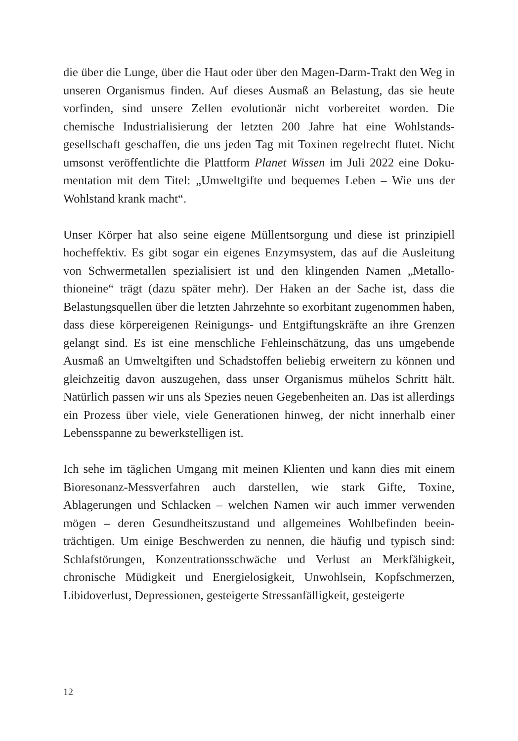die über die Lunge, über die Haut oder über den Magen-Darm-Trakt den Weg in unseren Organismus finden. Auf dieses Ausmaß an Belastung, das sie heute vorfinden, sind unsere Zellen evolutionär nicht vorbereitet worden. Die chemische Industrialisierung der letzten 200 Jahre hat eine Wohlstands­gesellschaft geschaffen, die uns jeden Tag mit Toxinen regelrecht flutet. Nicht umsonst veröffentlichte die Plattform Planet Wissen im Juli 2022 eine Doku­mentation mit dem Titel: „Umweltgifte und bequemes Leben – Wie uns der Wohlstand krank macht“.
Unser Körper hat also seine eigene Müllentsorgung und diese ist prinzipiell hocheffektiv. Es gibt sogar ein eigenes Enzymsystem, das auf die Ausleitung von Schwermetallen spezialisiert ist und den klingenden Namen „Metallo­thioneine“ trägt (dazu später mehr). Der Haken an der Sache ist, dass die Belastungsquellen über die letzten Jahrzehnte so exorbitant zugenommen haben, dass diese körpereigenen Reinigungs- und Entgiftungskräfte an ihre Grenzen gelangt sind. Es ist eine menschliche Fehleinschätzung, das uns umgebende Ausmaß an Umweltgiften und Schadstoffen beliebig erweitern zu können und gleichzeitig davon auszugehen, dass unser Organismus mühelos Schritt hält. Natürlich passen wir uns als Spezies neuen Gegebenheiten an. Das ist allerdings ein Prozess über viele, viele Generationen hinweg, der nicht innerhalb einer Lebensspanne zu bewerkstelligen ist.
Ich sehe im täglichen Umgang mit meinen Klienten und kann dies mit einem Bioresonanz-Messverfahren auch darstellen, wie stark Gifte, Toxine, Ablagerungen und Schlacken – welchen Namen wir auch immer verwenden mögen – deren Gesundheitszustand und allgemeines Wohlbefinden beein­trächtigen. Um einige Beschwerden zu nennen, die häufig und typisch sind: Schlafstörungen, Konzentrationsschwäche und Verlust an Merkfähigkeit, chronische Müdigkeit und Energielosigkeit, Unwohlsein, Kopfschmerzen, Libidoverlust, Depressionen, gesteigerte Stressanfälligkeit, gesteigerte
12